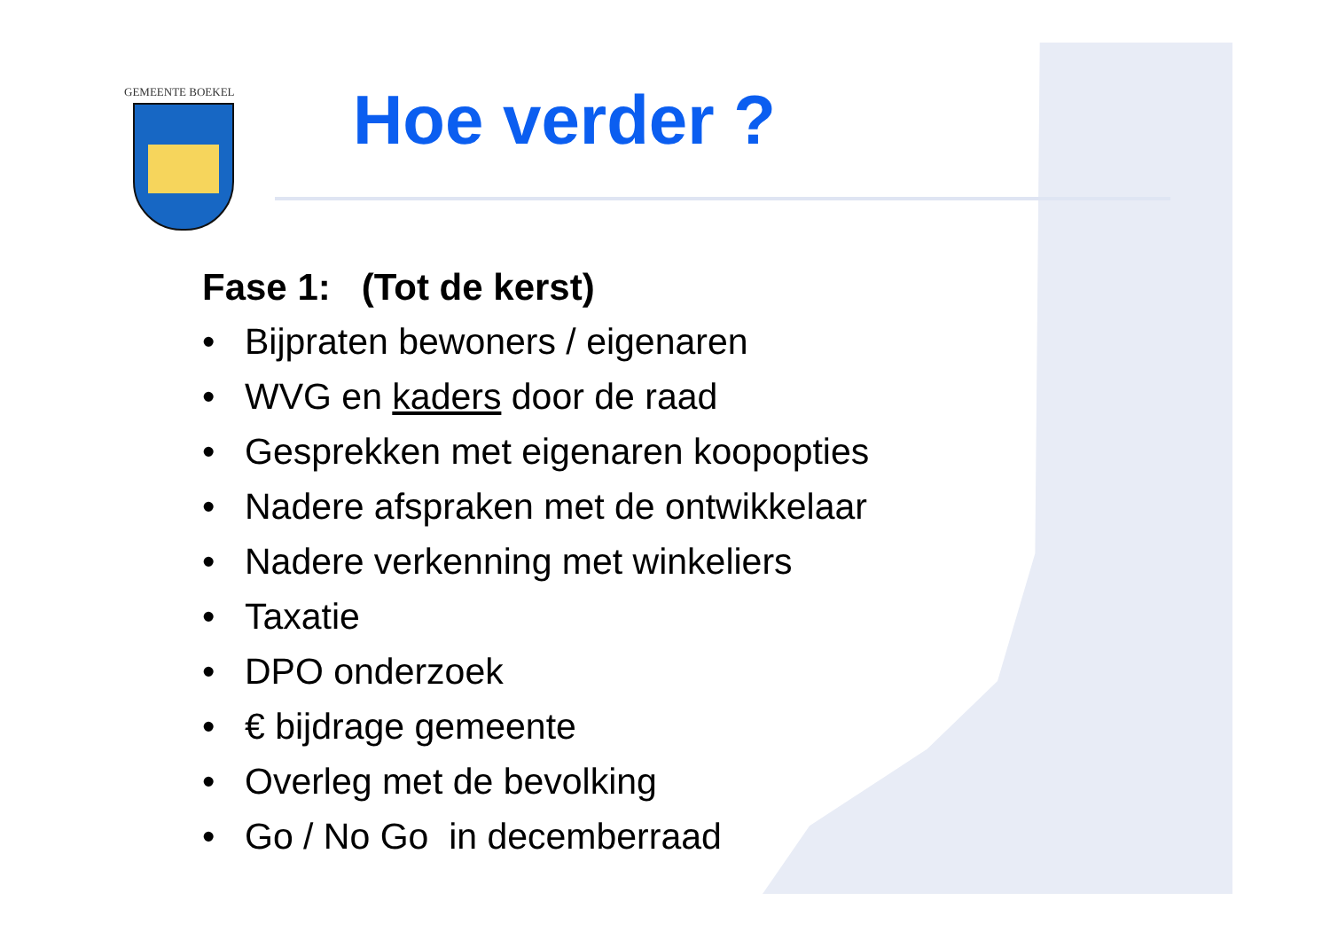GEMEENTE BOEKEL
Hoe verder ?
Fase 1: (Tot de kerst)
• Bijpraten bewoners / eigenaren
• WVG en kaders door de raad
• Gesprekken met eigenaren koopopties
• Nadere afspraken met de ontwikkelaar
• Nadere verkenning met winkeliers
• Taxatie
• DPO onderzoek
• € bijdrage gemeente
• Overleg met de bevolking
• Go / No Go in decemberraad